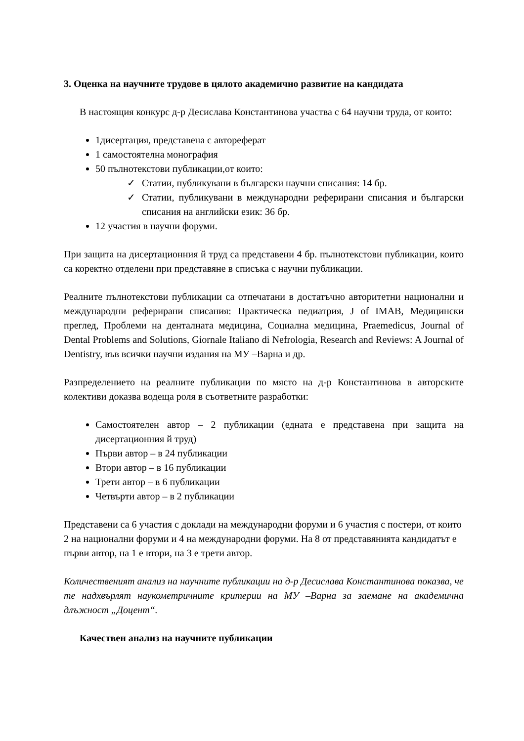3. Оценка на научните трудове в цялото академично развитие на кандидата
В настоящия конкурс д-р Десислава Константинова участва с 64 научни труда, от които:
1дисертация, представена с автореферат
1 самостоятелна монография
50 пълнотекстови публикации,от които:
✓ Статии, публикувани в български научни списания: 14 бр.
✓ Статии, публикувани в международни реферирани списания и български списания на английски език: 36 бр.
12 участия в научни форуми.
При защита на дисертационния й труд са представени 4 бр. пълнотекстови публикации, които са коректно отделени при представяне в списъка с научни публикации.
Реалните пълнотекстови публикации са отпечатани в достатъчно авторитетни национални и международни реферирани списания: Практическа педиатрия, J of IMAB, Медицински преглед, Проблеми на денталната медицина, Социална медицина, Praemedicus, Journal of Dental Problems and Solutions, Giornale Italiano di Nefrologia, Research and Reviews: A Journal of Dentistry, във всички научни издания на МУ –Варна и др.
Разпределението на реалните публикации по място на д-р Константинова в авторските колективи доказва водеща роля в съответните разработки:
Самостоятелен автор – 2 публикации (едната е представена при защита на дисертационния й труд)
Първи автор – в 24 публикации
Втори автор – в 16 публикации
Трети автор – в 6 публикации
Четвърти автор – в 2 публикации
Представени са 6 участия с доклади на международни форуми и 6 участия с постери, от които 2 на национални форуми и 4 на международни форуми. На 8 от представянията кандидатът е първи автор, на 1 е втори, на 3 е трети автор.
Количественият анализ на научните публикации на д-р Десислава Константинова показва, че те надхвърлят наукометричните критерии на МУ –Варна за заемане на академична длъжност „Доцент“.
Качествен анализ на научните публикации